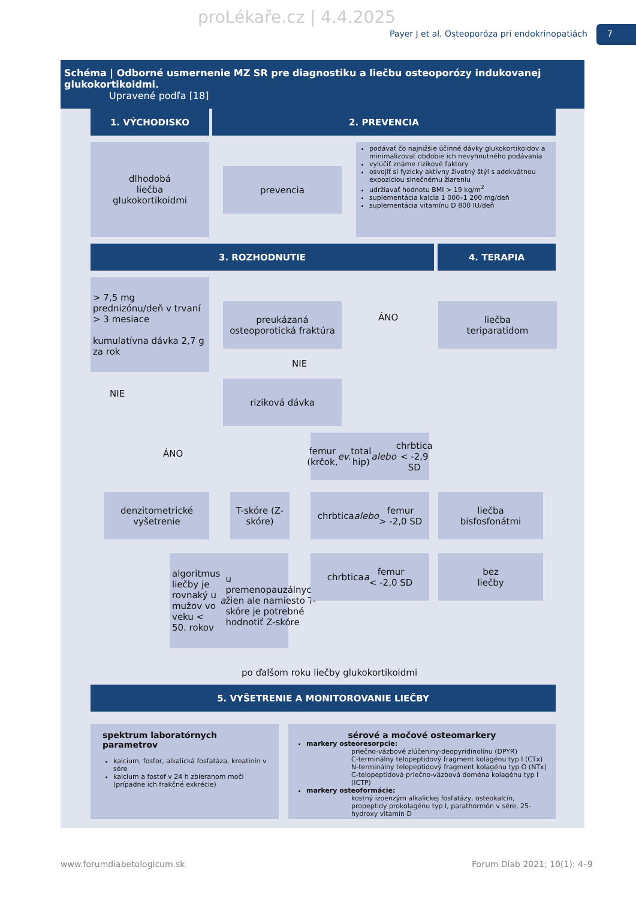proLékaře.cz | 4.4.2025
Payer J et al. Osteoporóza pri endokrinopatiách
7
Schéma | Odborné usmernenie MZ SR pre diagnostiku a liečbu osteoporózy indukovanej glukokortikoidmi.
Upravené podľa [18]
1. VÝCHODISKO 2. PREVENCIA
dlhodobá
liečba
glukokortikoidmi
prevencia
podávať čo najnižšie účinné dávky glukokortikoidov a minimalizovať obdobie ich nevyhnutného podávania
vylúčiť známe rizikové faktory
osvojiť si fyzicky aktívny životný štýl s adekvátnou expozíciou slnečnému žiareniu
udržiavať hodnotu BMI > 19 kg/m<sup>2</sup>
suplementácia kalcia 1 000–1 200 mg/deň
suplementácia vitamínu D 800 IU/deň
3. ROZHODNUTIE 4. TERAPIA
> 7,5 mg prednizónu/deň v trvaní > 3 mesiace
kumulatívna dávka 2,7 g za rok
preukázaná osteoporotická fraktúra
ÁNO
liečba
teriparatidom
NIE
NIE
riziková dávka
ÁNO
femur
(krčok, ev. total hip)
alebo chrbtica
< -2,9 SD
denzitometrické vyšetrenie
T-skóre (Z-skóre)
chrbtica
alebo femur
> -2,0 SD
liečba
bisfosfonátmi
algoritmus liečby je rovnaký u mužov vo veku < 50. rokov a u premenopauzálnych žien ale namiesto T-skóre je potrebné hodnotiť Z-skóre
chrbtica a femur
< -2,0 SD
bez
liečby
po ďalšom roku liečby glukokortikoidmi
5. VYŠETRENIE A MONITOROVANIE LIEČBY
spektrum laboratórnych parametrov
kalcium, fosfor, alkalická fosfatáza, kreatinín v sére
kalcium a fostof v 24 h zbieranom moči (prípadne ich frakčné exkrécie)
sérové a močové osteomarkery
markery osteoresorpcie:
priečno-väzbové zlúčeniny-deopyridinolínu (DPYR)
C-terminálny telopeptidový fragment kolagénu typ I (CTx)
N-terminálny telopeptidový fragment kolagénu typ O (NTx)
C-telopeptidová priečno-väzbová doména kolagénu typ I (ICTP)
markery osteoformácie:
kostný izoenzým alkalickej fosfatázy, osteokalcín, propeptidy prokolagénu typ I, parathormón v sére, 25-hydroxy vitamín D
www.forumdiabetologicum.sk Forum Diab 2021; 10(1): 4–9